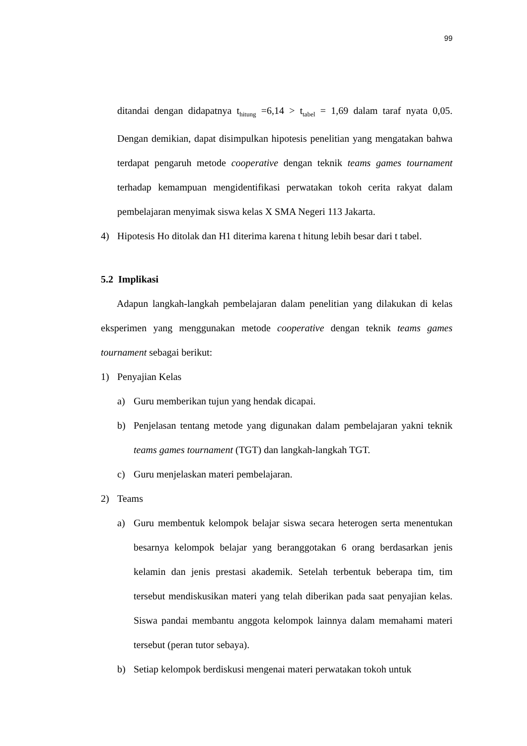99
ditandai dengan didapatnya t<sub>hitung</sub> =6,14 > t<sub>tabel</sub> = 1,69 dalam taraf nyata 0,05. Dengan demikian, dapat disimpulkan hipotesis penelitian yang mengatakan bahwa terdapat pengaruh metode cooperative dengan teknik teams games tournament terhadap kemampuan mengidentifikasi perwatakan tokoh cerita rakyat dalam pembelajaran menyimak siswa kelas X SMA Negeri 113 Jakarta.
4) Hipotesis Ho ditolak dan H1 diterima karena t hitung lebih besar dari t tabel.
5.2 Implikasi
Adapun langkah-langkah pembelajaran dalam penelitian yang dilakukan di kelas eksperimen yang menggunakan metode cooperative dengan teknik teams games tournament sebagai berikut:
1) Penyajian Kelas
a) Guru memberikan tujun yang hendak dicapai.
b) Penjelasan tentang metode yang digunakan dalam pembelajaran yakni teknik teams games tournament (TGT) dan langkah-langkah TGT.
c) Guru menjelaskan materi pembelajaran.
2) Teams
a) Guru membentuk kelompok belajar siswa secara heterogen serta menentukan besarnya kelompok belajar yang beranggotakan 6 orang berdasarkan jenis kelamin dan jenis prestasi akademik. Setelah terbentuk beberapa tim, tim tersebut mendiskusikan materi yang telah diberikan pada saat penyajian kelas. Siswa pandai membantu anggota kelompok lainnya dalam memahami materi tersebut (peran tutor sebaya).
b) Setiap kelompok berdiskusi mengenai materi perwatakan tokoh untuk